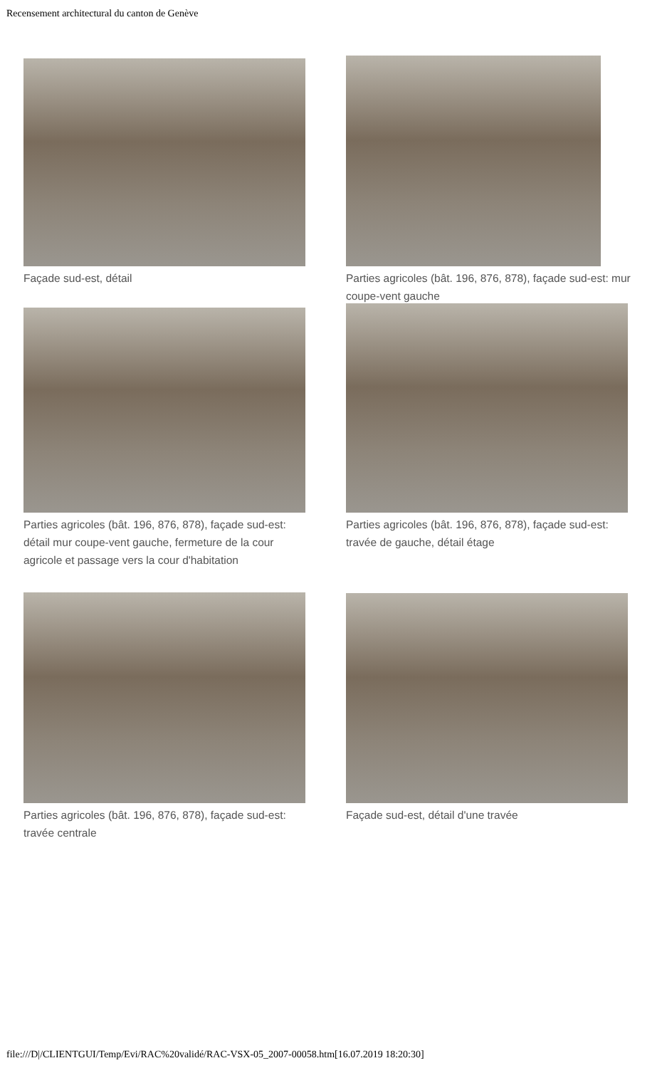Recensement architectural du canton de Genève
Façade sud-est, détail
Parties agricoles (bât. 196, 876, 878), façade sud-est: mur coupe-vent gauche
Parties agricoles (bât. 196, 876, 878), façade sud-est: détail mur coupe-vent gauche, fermeture de la cour agricole et passage vers la cour d'habitation
Parties agricoles (bât. 196, 876, 878), façade sud-est: travée de gauche, détail étage
Parties agricoles (bât. 196, 876, 878), façade sud-est: travée centrale
Façade sud-est, détail d'une travée
file:///D|/CLIENTGUI/Temp/Evi/RAC%20validé/RAC-VSX-05_2007-00058.htm[16.07.2019 18:20:30]